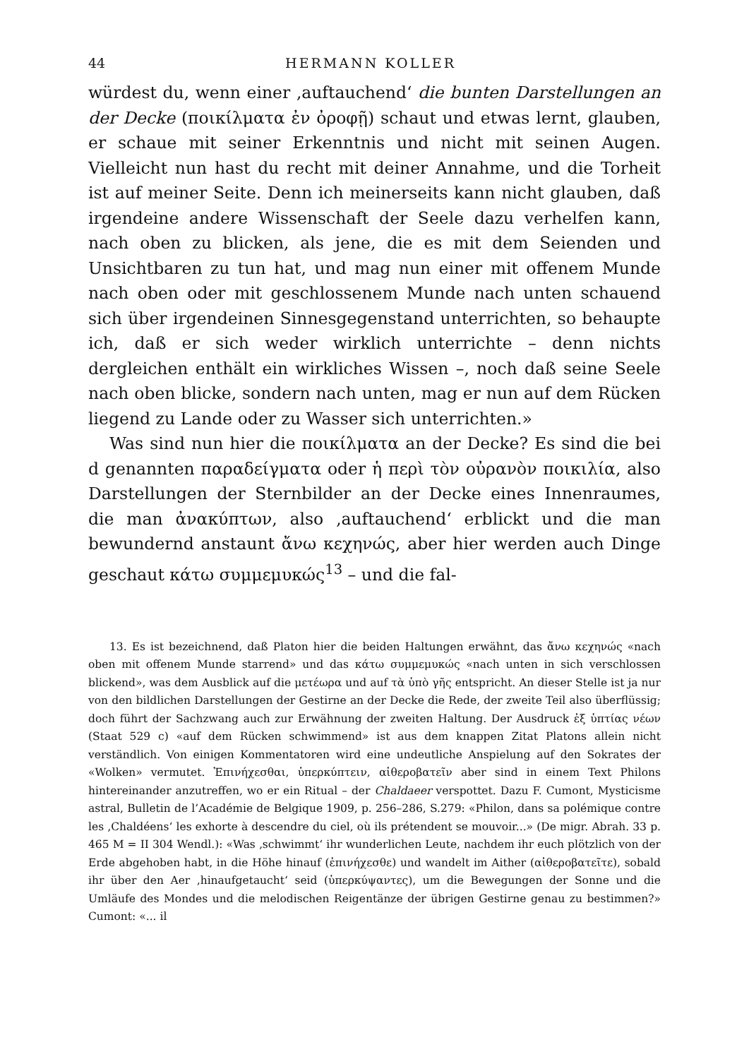44 HERMANN KOLLER
würdest du, wenn einer ‚auftauchend‘ die bunten Darstellungen an der Decke (ποικίλματα ἐν ὀροφῇ) schaut und etwas lernt, glauben, er schaue mit seiner Erkenntnis und nicht mit seinen Augen. Vielleicht nun hast du recht mit deiner Annahme, und die Torheit ist auf meiner Seite. Denn ich meinerseits kann nicht glauben, daß irgendeine andere Wissenschaft der Seele dazu verhelfen kann, nach oben zu blicken, als jene, die es mit dem Seienden und Unsichtbaren zu tun hat, und mag nun einer mit offenem Munde nach oben oder mit geschlossenem Munde nach unten schauend sich über irgendeinen Sinnesgegenstand unterrichten, so behaupte ich, daß er sich weder wirklich unterrichte – denn nichts dergleichen enthält ein wirkliches Wissen –, noch daß seine Seele nach oben blicke, sondern nach unten, mag er nun auf dem Rücken liegend zu Lande oder zu Wasser sich unterrichten.»
Was sind nun hier die ποικίλματα an der Decke? Es sind die bei d genannten παραδείγματα oder ἡ περὶ τὸν οὐρανὸν ποικιλία, also Darstellungen der Sternbilder an der Decke eines Innenraumes, die man ἀνακύπτων, also ‚auftauchend‘ erblickt und die man bewundernd anstaunt ἄνω κεχηνώς, aber hier werden auch Dinge geschaut κάτω συμμεμυκώς<sup>13</sup> – und die fal-
13. Es ist bezeichnend, daß Platon hier die beiden Haltungen erwähnt, das ἄνω κεχηνώς «nach oben mit offenem Munde starrend» und das κάτω συμμεμυκώς «nach unten in sich verschlossen blickend», was dem Ausblick auf die μετέωρα und auf τὰ ὑπὸ γῆς entspricht. An dieser Stelle ist ja nur von den bildlichen Darstellungen der Gestirne an der Decke die Rede, der zweite Teil also überflüssig; doch führt der Sachzwang auch zur Erwähnung der zweiten Haltung. Der Ausdruck ἐξ ὑπτίας νέων (Staat 529 c) «auf dem Rücken schwimmend» ist aus dem knappen Zitat Platons allein nicht verständlich. Von einigen Kommentatoren wird eine undeutliche Anspielung auf den Sokrates der «Wolken» vermutet. Ἐπινήχεσθαι, ὑπερκύπτειν, αἰθεροβατεῖν aber sind in einem Text Philons hintereinander anzutreffen, wo er ein Ritual – der Chaldaeer verspottet. Dazu F. Cumont, Mysticisme astral, Bulletin de l’Académie de Belgique 1909, p. 256–286, S.279: «Philon, dans sa polémique contre les ‚Chaldéens‘ les exhorte à descendre du ciel, où ils prétendent se mouvoir...» (De migr. Abrah. 33 p. 465 M = II 304 Wendl.): «Was ‚schwimmt‘ ihr wunderlichen Leute, nachdem ihr euch plötzlich von der Erde abgehoben habt, in die Höhe hinauf (ἐπινήχεσθε) und wandelt im Aither (αἰθεροβατεῖτε), sobald ihr über den Aer ‚hinaufgetaucht‘ seid (ὑπερκύψαντες), um die Bewegungen der Sonne und die Umläufe des Mondes und die melodischen Reigentänze der übrigen Gestirne genau zu bestimmen?» Cumont: «... il